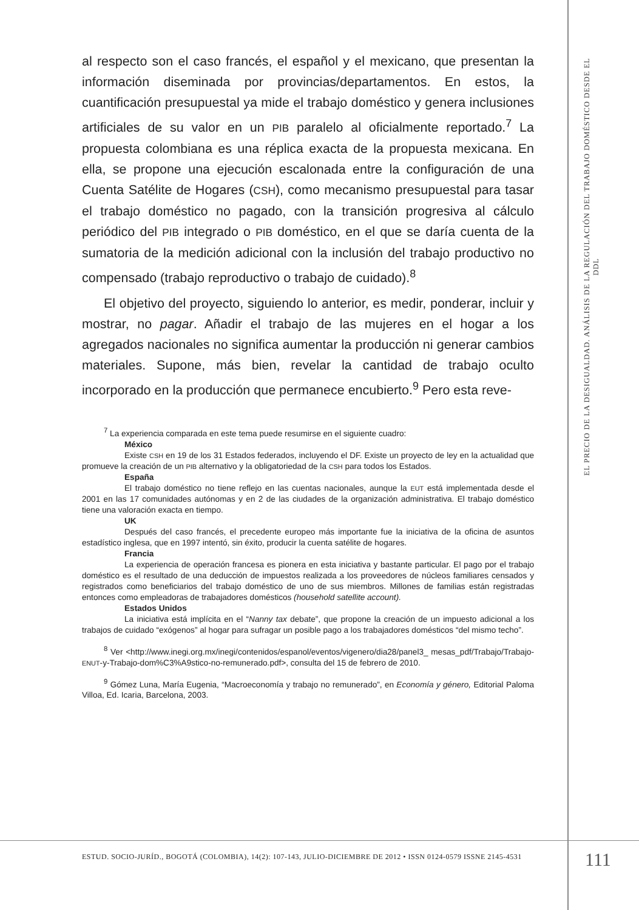al respecto son el caso francés, el español y el mexicano, que presentan la información diseminada por provincias/departamentos. En estos, la cuantificación presupuestal ya mide el trabajo doméstico y genera inclusiones artificiales de su valor en un PIB paralelo al oficialmente reportado.<sup>7</sup> La propuesta colombiana es una réplica exacta de la propuesta mexicana. En ella, se propone una ejecución escalonada entre la configuración de una Cuenta Satélite de Hogares (CSH), como mecanismo presupuestal para tasar el trabajo doméstico no pagado, con la transición progresiva al cálculo periódico del PIB integrado o PIB doméstico, en el que se daría cuenta de la sumatoria de la medición adicional con la inclusión del trabajo productivo no compensado (trabajo reproductivo o trabajo de cuidado).<sup>8</sup>
El objetivo del proyecto, siguiendo lo anterior, es medir, ponderar, incluir y mostrar, no pagar. Añadir el trabajo de las mujeres en el hogar a los agregados nacionales no significa aumentar la producción ni generar cambios materiales. Supone, más bien, revelar la cantidad de trabajo oculto incorporado en la producción que permanece encubierto.<sup>9</sup> Pero esta reve-
<sup>7</sup> La experiencia comparada en este tema puede resumirse en el siguiente cuadro:
México
Existe CSH en 19 de los 31 Estados federados, incluyendo el DF. Existe un proyecto de ley en la actualidad que promueve la creación de un PIB alternativo y la obligatoriedad de la CSH para todos los Estados.
España
El trabajo doméstico no tiene reflejo en las cuentas nacionales, aunque la EUT está implementada desde el 2001 en las 17 comunidades autónomas y en 2 de las ciudades de la organización administrativa. El trabajo doméstico tiene una valoración exacta en tiempo.
UK
Después del caso francés, el precedente europeo más importante fue la iniciativa de la oficina de asuntos estadístico inglesa, que en 1997 intentó, sin éxito, producir la cuenta satélite de hogares.
Francia
La experiencia de operación francesa es pionera en esta iniciativa y bastante particular. El pago por el trabajo doméstico es el resultado de una deducción de impuestos realizada a los proveedores de núcleos familiares censados y registrados como beneficiarios del trabajo doméstico de uno de sus miembros. Millones de familias están registradas entonces como empleadoras de trabajadores domésticos (household satellite account).
Estados Unidos
La iniciativa está implícita en el “Nanny tax debate”, que propone la creación de un impuesto adicional a los trabajos de cuidado “exógenos” al hogar para sufragar un posible pago a los trabajadores domésticos “del mismo techo”.
<sup>8</sup> Ver <http://www.inegi.org.mx/inegi/contenidos/espanol/eventos/vigenero/dia28/panel3_ mesas_pdf/Trabajo/Trabajo-ENUT-y-Trabajo-dom%C3%A9stico-no-remunerado.pdf>, consulta del 15 de febrero de 2010.
<sup>9</sup> Gómez Luna, María Eugenia, “Macroeconomía y trabajo no remunerado”, en Economía y género, Editorial Paloma Villoa, Ed. Icaria, Barcelona, 2003.
EL PRECIO DE LA DESIGUALDAD. ANÁLISIS DE LA REGULACIÓN DEL TRABAJO DOMÉSTICO DESDE EL DDL
ESTUD. SOCIO-JURÍD., BOGOTÁ (COLOMBIA), 14(2): 107-143, JULIO-DICIEMBRE DE 2012 • ISSN 0124-0579 ISSNE 2145-4531
111